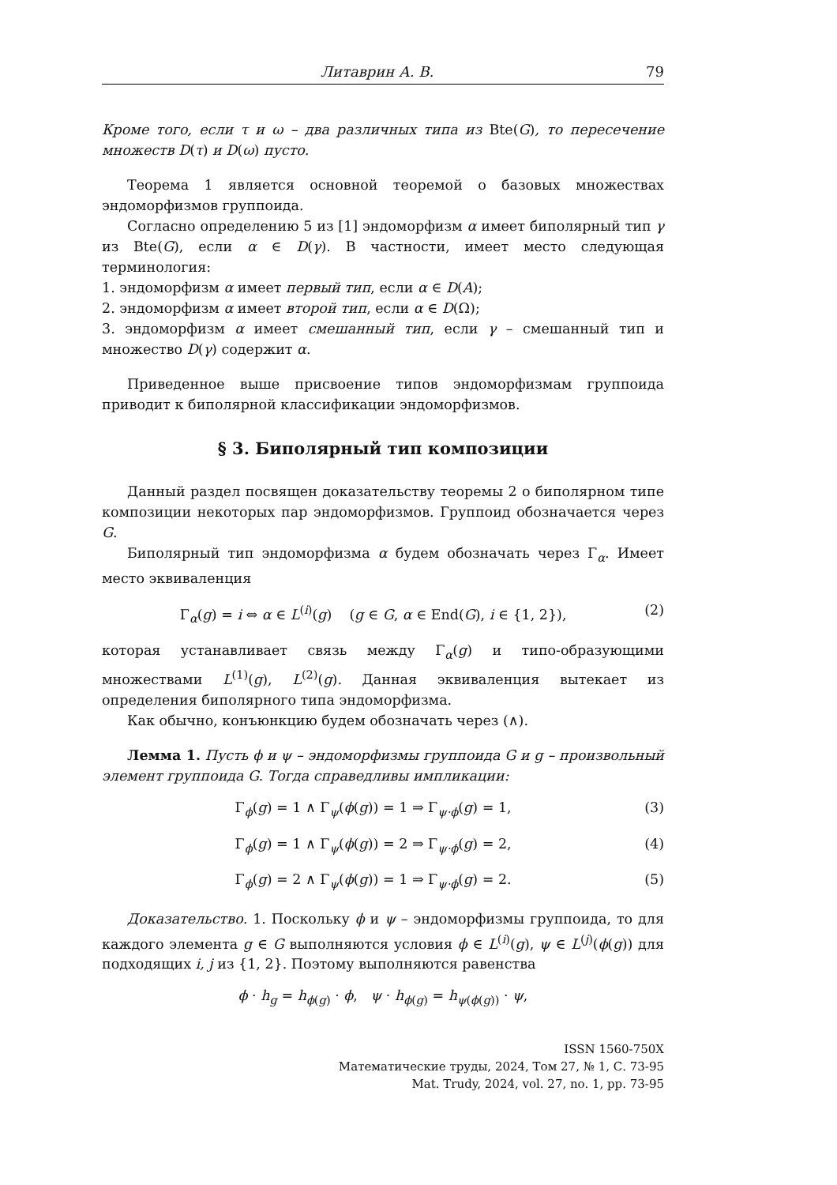Литаврин А. В. 79
Кроме того, если τ и ω – два различных типа из Bte(G), то пересечение множеств D(τ) и D(ω) пусто.
Теорема 1 является основной теоремой о базовых множествах эндоморфизмов группоида.
Согласно определению 5 из [1] эндоморфизм α имеет биполярный тип γ из Bte(G), если α ∈ D(γ). В частности, имеет место следующая терминология:
1. эндоморфизм α имеет первый тип, если α ∈ D(A);
2. эндоморфизм α имеет второй тип, если α ∈ D(Ω);
3. эндоморфизм α имеет смешанный тип, если γ – смешанный тип и множество D(γ) содержит α.
Приведенное выше присвоение типов эндоморфизмам группоида приводит к биполярной классификации эндоморфизмов.
§ 3. Биполярный тип композиции
Данный раздел посвящен доказательству теоремы 2 о биполярном типе композиции некоторых пар эндоморфизмов. Группоид обозначается через G.
Биполярный тип эндоморфизма α будем обозначать через Γ<sub>α</sub>. Имеет место эквиваленция
Γ<sub>α</sub>(g) = i ⇔ α ∈ L<sup>(i)</sup>(g) (g ∈ G, α ∈ End(G), i ∈ {1, 2}), (2)
которая устанавливает связь между Γ<sub>α</sub>(g) и типо-образующими множествами L<sup>(1)</sup>(g), L<sup>(2)</sup>(g). Данная эквиваленция вытекает из определения биполярного типа эндоморфизма.
Как обычно, конъюнкцию будем обозначать через (∧).
Лемма 1. Пусть ϕ и ψ – эндоморфизмы группоида G и g – произвольный элемент группоида G. Тогда справедливы импликации:
Γ<sub>ϕ</sub>(g) = 1 ∧ Γ<sub>ψ</sub>(ϕ(g)) = 1 ⇒ Γ<sub>ψ·ϕ</sub>(g) = 1, (3)
Γ<sub>ϕ</sub>(g) = 1 ∧ Γ<sub>ψ</sub>(ϕ(g)) = 2 ⇒ Γ<sub>ψ·ϕ</sub>(g) = 2, (4)
Γ<sub>ϕ</sub>(g) = 2 ∧ Γ<sub>ψ</sub>(ϕ(g)) = 1 ⇒ Γ<sub>ψ·ϕ</sub>(g) = 2. (5)
Доказательство. 1. Поскольку ϕ и ψ – эндоморфизмы группоида, то для каждого элемента g ∈ G выполняются условия ϕ ∈ L<sup>(i)</sup>(g), ψ ∈ L<sup>(j)</sup>(ϕ(g)) для подходящих i, j из {1, 2}. Поэтому выполняются равенства
ϕ · h<sub>g</sub> = h<sub>ϕ(g)</sub> · ϕ, ψ · h<sub>ϕ(g)</sub> = h<sub>ψ(ϕ(g))</sub> · ψ,
ISSN 1560-750X
Математические труды, 2024, Том 27, № 1, С. 73-95
Mat. Trudy, 2024, vol. 27, no. 1, pp. 73-95